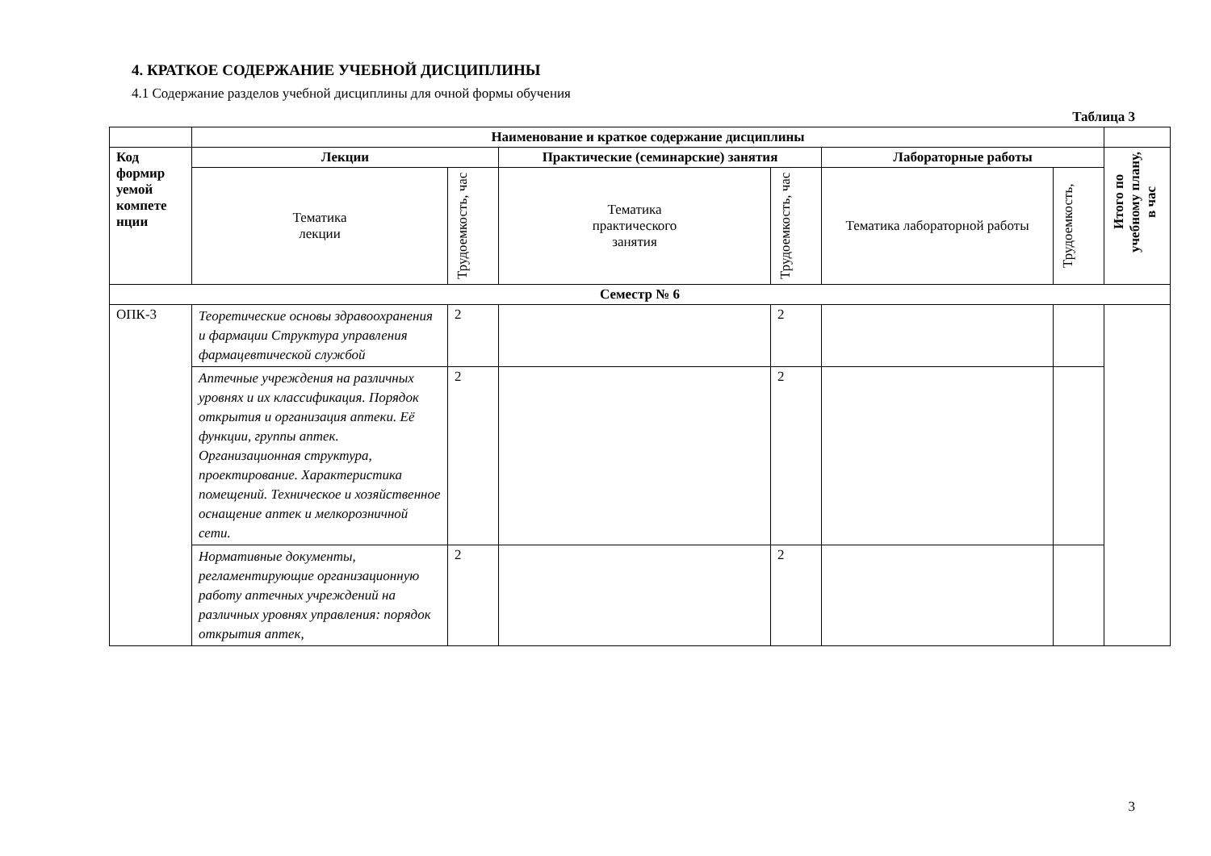4. КРАТКОЕ СОДЕРЖАНИЕ УЧЕБНОЙ ДИСЦИПЛИНЫ
4.1 Содержание разделов учебной дисциплины для очной формы обучения
Таблица 3
| | Наименование и краткое содержание дисциплины | | | | | | |
| --- | --- | --- | --- | --- | --- | --- | --- |
| Код формир уемой компете нции | Лекции | | Практические (семинарские) занятия | | Лабораторные работы | | Итого по учебному плану, в час |
| | Тематика лекции | Трудоемкость, час | Тематика практического занятия | Трудоемкость, час | Тематика лабораторной работы | Трудоемкость, | |
| Семестр № 6 | | | | | | | |
| ОПК-3 | Теоретические основы здравоохранения и фармации Структура управления фармацевтической службой | 2 | | 2 | | | |
| | Аптечные учреждения на различных уровнях и их классификация. Порядок открытия и организация аптеки. Её функции, группы аптек. Организационная структура, проектирование. Характеристика помещений. Техническое и хозяйственное оснащение аптек и мелкорозничной сети. | 2 | | 2 | | | |
| | Нормативные документы, регламентирующие организационную работу аптечных учреждений на различных уровнях управления: порядок открытия аптек, | 2 | | 2 | | | |
3